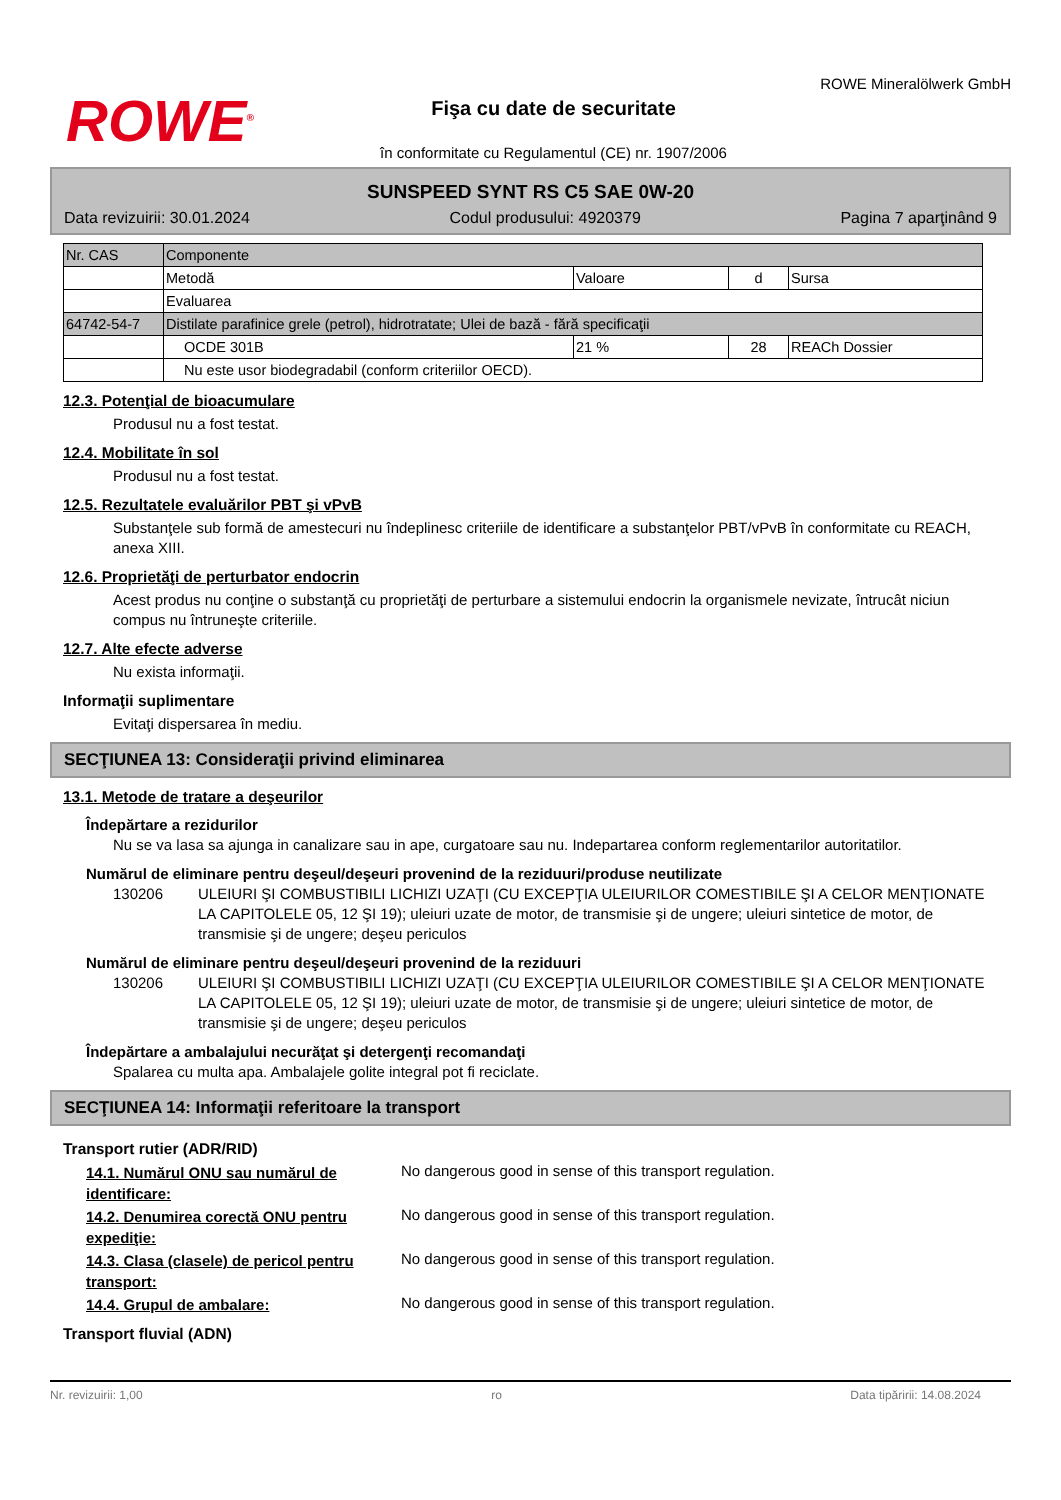ROWE<sup>®</sup>
Fişa cu date de securitate
în conformitate cu Regulamentul (CE) nr. 1907/2006
ROWE Mineralölwerk GmbH
SUNSPEED SYNT RS C5 SAE 0W-20
Data revizuirii: 30.01.2024 Codul produsului: 4920379 Pagina 7 aparţinând 9
| Nr. CAS | Componente | | | |
| | Metodă | Valoare | d | Sursa |
| | Evaluarea | | | |
| 64742-54-7 | Distilate parafinice grele (petrol), hidrotratate; Ulei de bază - fără specificaţii | | | |
| | OCDE 301B | 21 % | 28 | REACh Dossier |
| | Nu este usor biodegradabil (conform criteriilor OECD). | | | |
12.3. Potenţial de bioacumulare
Produsul nu a fost testat.
12.4. Mobilitate în sol
Produsul nu a fost testat.
12.5. Rezultatele evaluărilor PBT şi vPvB
Substanţele sub formă de amestecuri nu îndeplinesc criteriile de identificare a substanţelor PBT/vPvB în conformitate cu REACH, anexa XIII.
12.6. Proprietăţi de perturbator endocrin
Acest produs nu conţine o substanţă cu proprietăţi de perturbare a sistemului endocrin la organismele nevizate, întrucât niciun compus nu întruneşte criteriile.
12.7. Alte efecte adverse
Nu exista informaţii.
Informaţii suplimentare
Evitaţi dispersarea în mediu.
SECŢIUNEA 13: Consideraţii privind eliminarea
13.1. Metode de tratare a deşeurilor
Îndepărtare a rezidurilor
Nu se va lasa sa ajunga in canalizare sau in ape, curgatoare sau nu. Indepartarea conform reglementarilor autoritatilor.
Numărul de eliminare pentru deşeul/deşeuri provenind de la reziduuri/produse neutilizate
130206 ULEIURI ŞI COMBUSTIBILI LICHIZI UZAŢI (CU EXCEPŢIA ULEIURILOR COMESTIBILE ŞI A CELOR MENŢIONATE LA CAPITOLELE 05, 12 ŞI 19); uleiuri uzate de motor, de transmisie şi de ungere; uleiuri sintetice de motor, de transmisie şi de ungere; deşeu periculos
Numărul de eliminare pentru deşeul/deşeuri provenind de la reziduuri
130206 ULEIURI ŞI COMBUSTIBILI LICHIZI UZAŢI (CU EXCEPŢIA ULEIURILOR COMESTIBILE ŞI A CELOR MENŢIONATE LA CAPITOLELE 05, 12 ŞI 19); uleiuri uzate de motor, de transmisie şi de ungere; uleiuri sintetice de motor, de transmisie şi de ungere; deşeu periculos
Îndepărtare a ambalajului necurăţat şi detergenţi recomandaţi
Spalarea cu multa apa. Ambalajele golite integral pot fi reciclate.
SECŢIUNEA 14: Informaţii referitoare la transport
Transport rutier (ADR/RID)
14.1. Numărul ONU sau numărul de identificare: No dangerous good in sense of this transport regulation.
14.2. Denumirea corectă ONU pentru expediţie: No dangerous good in sense of this transport regulation.
14.3. Clasa (clasele) de pericol pentru transport: No dangerous good in sense of this transport regulation.
14.4. Grupul de ambalare: No dangerous good in sense of this transport regulation.
Transport fluvial (ADN)
Nr. revizuirii: 1,00 ro Data tipăririi: 14.08.2024